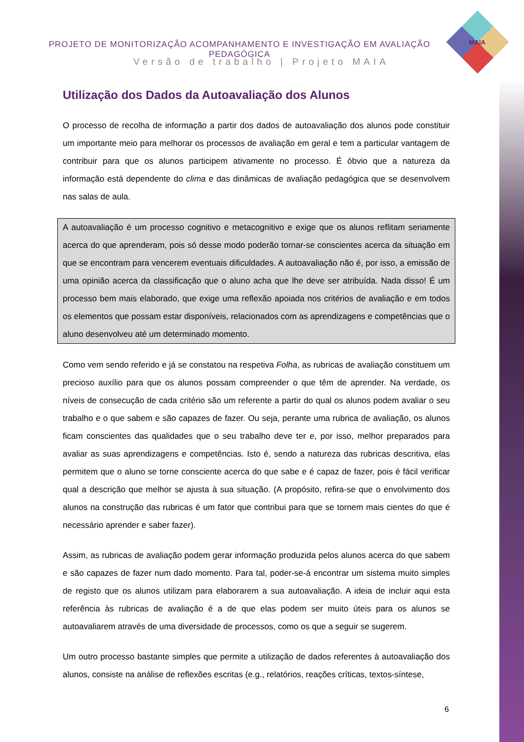PROJETO DE MONITORIZAÇÃO ACOMPANHAMENTO E INVESTIGAÇÃO EM AVALIAÇÃO PEDAGÓGICA
Versão de trabalho | Projeto MAIA
MAIA
Utilização dos Dados da Autoavaliação dos Alunos
O processo de recolha de informação a partir dos dados de autoavaliação dos alunos pode constituir um importante meio para melhorar os processos de avaliação em geral e tem a particular vantagem de contribuir para que os alunos participem ativamente no processo. É óbvio que a natureza da informação está dependente do clima e das dinâmicas de avaliação pedagógica que se desenvolvem nas salas de aula.
A autoavaliação é um processo cognitivo e metacognitivo e exige que os alunos reflitam seriamente acerca do que aprenderam, pois só desse modo poderão tornar-se conscientes acerca da situação em que se encontram para vencerem eventuais dificuldades. A autoavaliação não é, por isso, a emissão de uma opinião acerca da classificação que o aluno acha que lhe deve ser atribuída. Nada disso! É um processo bem mais elaborado, que exige uma reflexão apoiada nos critérios de avaliação e em todos os elementos que possam estar disponíveis, relacionados com as aprendizagens e competências que o aluno desenvolveu até um determinado momento.
Como vem sendo referido e já se constatou na respetiva Folha, as rubricas de avaliação constituem um precioso auxílio para que os alunos possam compreender o que têm de aprender. Na verdade, os níveis de consecução de cada critério são um referente a partir do qual os alunos podem avaliar o seu trabalho e o que sabem e são capazes de fazer. Ou seja, perante uma rubrica de avaliação, os alunos ficam conscientes das qualidades que o seu trabalho deve ter e, por isso, melhor preparados para avaliar as suas aprendizagens e competências. Isto é, sendo a natureza das rubricas descritiva, elas permitem que o aluno se torne consciente acerca do que sabe e é capaz de fazer, pois é fácil verificar qual a descrição que melhor se ajusta à sua situação. (A propósito, refira-se que o envolvimento dos alunos na construção das rubricas é um fator que contribui para que se tornem mais cientes do que é necessário aprender e saber fazer).
Assim, as rubricas de avaliação podem gerar informação produzida pelos alunos acerca do que sabem e são capazes de fazer num dado momento. Para tal, poder-se-á encontrar um sistema muito simples de registo que os alunos utilizam para elaborarem a sua autoavaliação. A ideia de incluir aqui esta referência às rubricas de avaliação é a de que elas podem ser muito úteis para os alunos se autoavaliarem através de uma diversidade de processos, como os que a seguir se sugerem.
Um outro processo bastante simples que permite a utilização de dados referentes à autoavaliação dos alunos, consiste na análise de reflexões escritas (e.g., relatórios, reações críticas, textos-síntese,
6